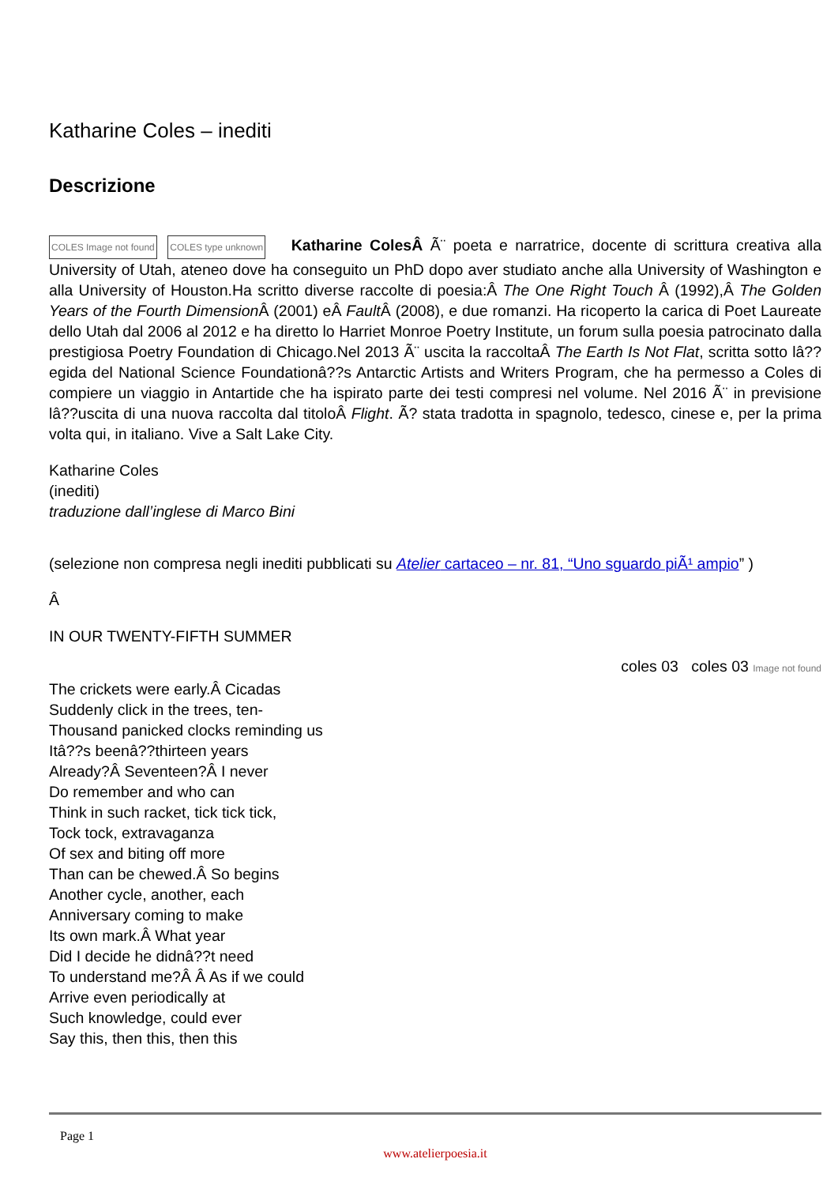Katharine Coles – inediti
Descrizione
COLES Image not found COLES type unknown Katharine ColesÂ Ã¨ poeta e narratrice, docente di scrittura creativa alla University of Utah, ateneo dove ha conseguito un PhD dopo aver studiato anche alla University of Washington e alla University of Houston.Ha scritto diverse raccolte di poesia:Â The One Right Touch Â (1992),Â The Golden Years of the Fourth Dimension Â (2001) eÂ Fault Â (2008), e due romanzi. Ha ricoperto la carica di Poet Laureate dello Utah dal 2006 al 2012 e ha diretto lo Harriet Monroe Poetry Institute, un forum sulla poesia patrocinato dalla prestigiosa Poetry Foundation di Chicago.Nel 2013 Ã¨ uscita la raccoltaÂ The Earth Is Not Flat, scritta sotto lâ??egida del National Science Foundationâ??s Antarctic Artists and Writers Program, che ha permesso a Coles di compiere un viaggio in Antartide che ha ispirato parte dei testi compresi nel volume. Nel 2016 Ã¨ in previsione lâ??uscita di una nuova raccolta dal titoloÂ Flight. Ã? stata tradotta in spagnolo, tedesco, cinese e, per la prima volta qui, in italiano. Vive a Salt Lake City.
Katharine Coles
(inediti)
traduzione dall’inglese di Marco Bini
(selezione non compresa negli inediti pubblicati su Atelier cartaceo – nr. 81, “Uno sguardo piÃ¹ ampio” )
Â
IN OUR TWENTY-FIFTH SUMMER
coles 03 coles 03 Image not found
The crickets were early.Â Cicadas
Suddenly click in the trees, ten-
Thousand panicked clocks reminding us
Itâ??s beenâ??thirteen years
Already?Â Seventeen?Â I never
Do remember and who can
Think in such racket, tick tick tick,
Tock tock, extravaganza
Of sex and biting off more
Than can be chewed.Â So begins
Another cycle, another, each
Anniversary coming to make
Its own mark.Â What year
Did I decide he didnâ??t need
To understand me?Â Â As if we could
Arrive even periodically at
Such knowledge, could ever
Say this, then this, then this
Page 1
www.atelierpoesia.it